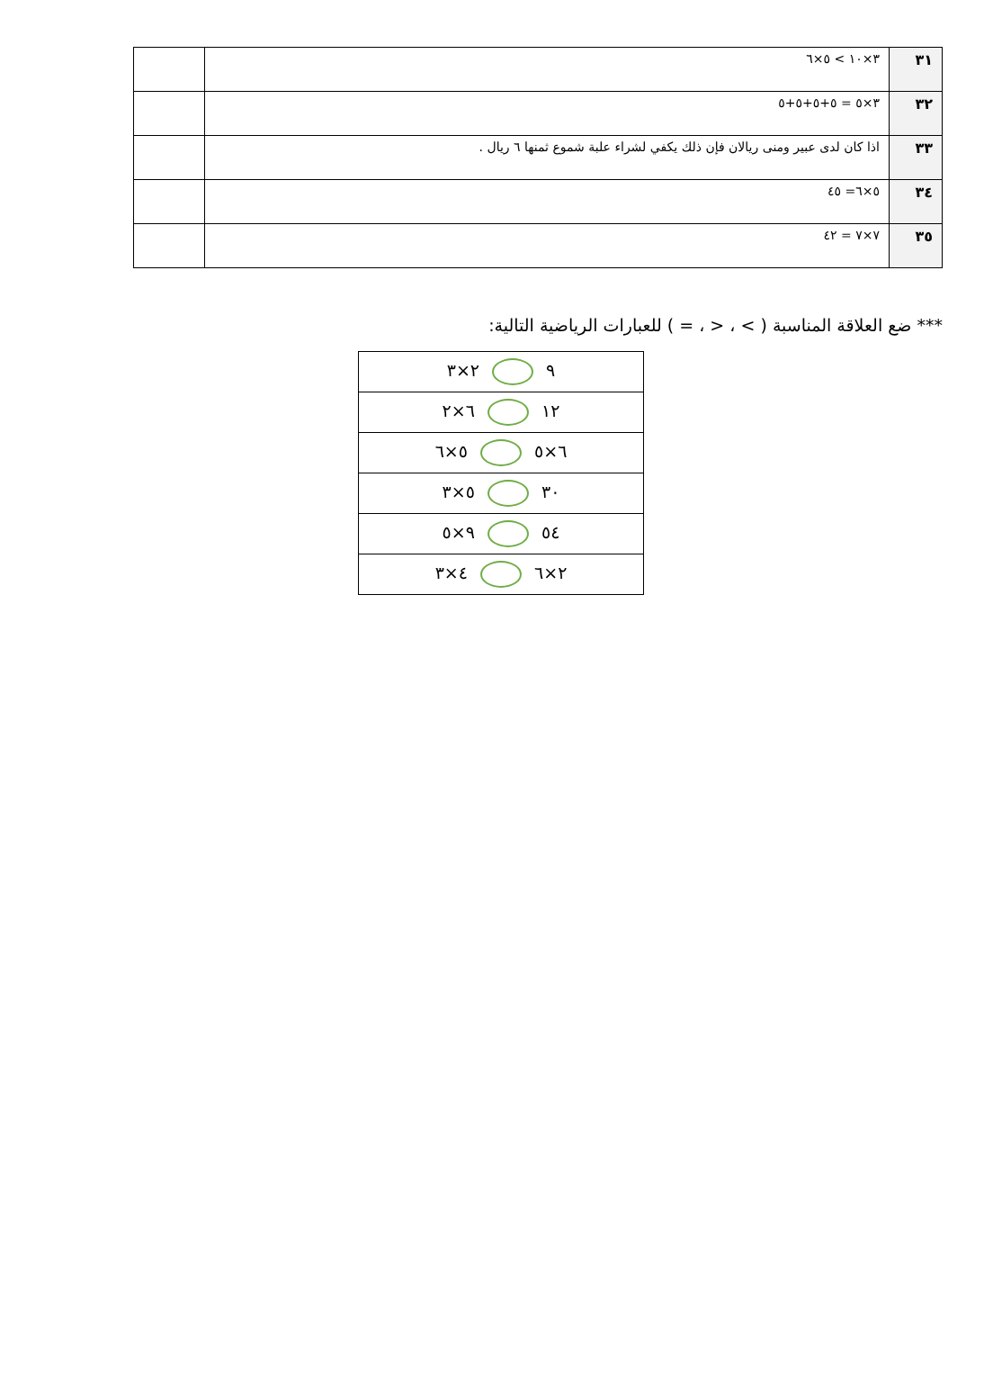| ٣١ | ٣×١٠ > ٥×٦ | |
| ٣٢ | ٣×٥ = ٥+٥+٥+٥ | |
| ٣٣ | اذا كان لدى عبير ومنى ريالان فإن ذلك يكفي لشراء علبة شموع ثمنها ٦ ريال . | |
| ٣٤ | ٥×٦= ٤٥ | |
| ٣٥ | ٧×٧ = ٤٢ | |
*** ضع العلاقة المناسبة ( > ، < ، = ) للعبارات الرياضية التالية:
| ٩ ٢×٣ |
| ١٢ ٦×٢ |
| ٦×٥ ٥×٦ |
| ٣٠ ٥×٣ |
| ٥٤ ٩×٥ |
| ٢×٦ ٤×٣ |